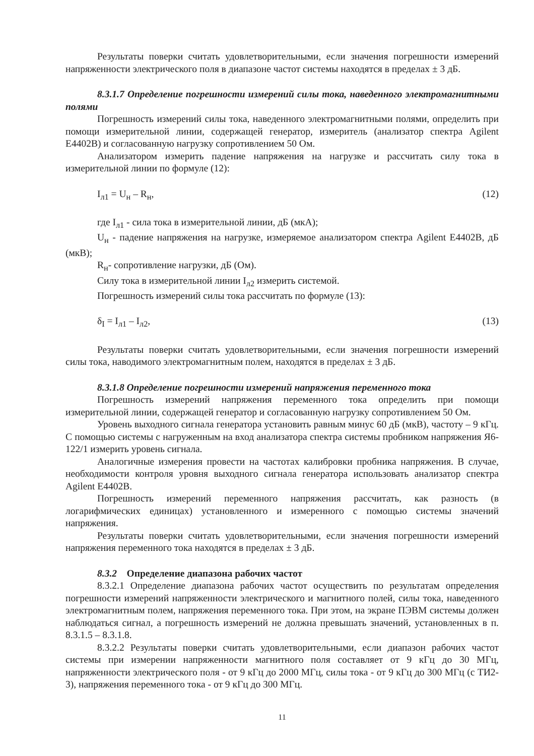Результаты поверки считать удовлетворительными, если значения погрешности измерений напряженности электрического поля в диапазоне частот системы находятся в пределах ± 3 дБ.
8.3.1.7 Определение погрешности измерений силы тока, наведенного электромагнитными полями
Погрешность измерений силы тока, наведенного электромагнитными полями, определить при помощи измерительной линии, содержащей генератор, измеритель (анализатор спектра Agilent E4402B) и согласованную нагрузку сопротивлением 50 Ом.
Анализатором измерить падение напряжения на нагрузке и рассчитать силу тока в измерительной линии по формуле (12):
I<sub>л1</sub> = U<sub>н</sub> – R<sub>н</sub>, (12)
где I<sub>л1</sub> - сила тока в измерительной линии, дБ (мкА);
U<sub>н</sub> - падение напряжения на нагрузке, измеряемое анализатором спектра Agilent E4402B, дБ (мкВ);
R<sub>н</sub>- сопротивление нагрузки, дБ (Ом).
Силу тока в измерительной линии I<sub>л2</sub> измерить системой.
Погрешность измерений силы тока рассчитать по формуле (13):
δ<sub>I</sub> = I<sub>л1</sub> – I<sub>л2</sub>, (13)
Результаты поверки считать удовлетворительными, если значения погрешности измерений силы тока, наводимого электромагнитным полем, находятся в пределах ± 3 дБ.
8.3.1.8 Определение погрешности измерений напряжения переменного тока
Погрешность измерений напряжения переменного тока определить при помощи измерительной линии, содержащей генератор и согласованную нагрузку сопротивлением 50 Ом.
Уровень выходного сигнала генератора установить равным минус 60 дБ (мкВ), частоту – 9 кГц. С помощью системы с нагруженным на вход анализатора спектра системы пробником напряжения Я6-122/1 измерить уровень сигнала.
Аналогичные измерения провести на частотах калибровки пробника напряжения. В случае, необходимости контроля уровня выходного сигнала генератора использовать анализатор спектра Agilent E4402B.
Погрешность измерений переменного напряжения рассчитать, как разность (в логарифмических единицах) установленного и измеренного с помощью системы значений напряжения.
Результаты поверки считать удовлетворительными, если значения погрешности измерений напряжения переменного тока находятся в пределах ± 3 дБ.
8.3.2 Определение диапазона рабочих частот
8.3.2.1 Определение диапазона рабочих частот осуществить по результатам определения погрешности измерений напряженности электрического и магнитного полей, силы тока, наведенного электромагнитным полем, напряжения переменного тока. При этом, на экране ПЭВМ системы должен наблюдаться сигнал, а погрешность измерений не должна превышать значений, установленных в п. 8.3.1.5 – 8.3.1.8.
8.3.2.2 Результаты поверки считать удовлетворительными, если диапазон рабочих частот системы при измерении напряженности магнитного поля составляет от 9 кГц до 30 МГц, напряженности электрического поля - от 9 кГц до 2000 МГц, силы тока - от 9 кГц до 300 МГц (с ТИ2-3), напряжения переменного тока - от 9 кГц до 300 МГц.
11